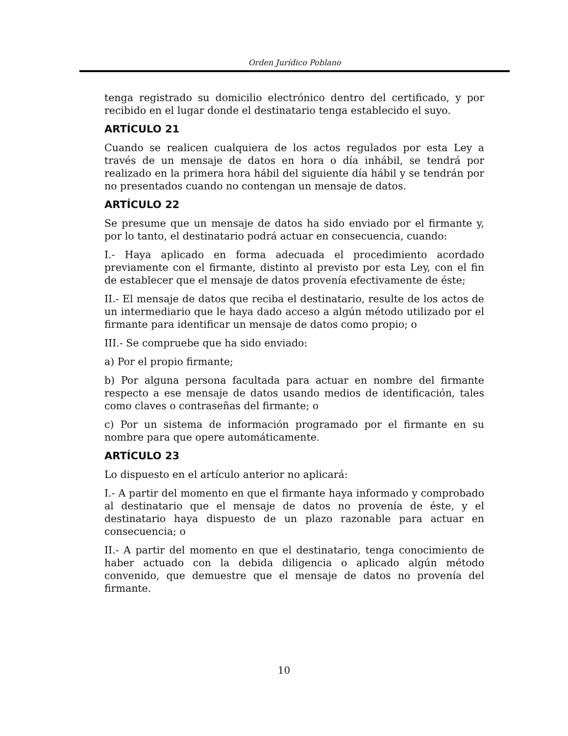Orden Jurídico Poblano
tenga registrado su domicilio electrónico dentro del certificado, y por recibido en el lugar donde el destinatario tenga establecido el suyo.
ARTÍCULO 21
Cuando se realicen cualquiera de los actos regulados por esta Ley a través de un mensaje de datos en hora o día inhábil, se tendrá por realizado en la primera hora hábil del siguiente día hábil y se tendrán por no presentados cuando no contengan un mensaje de datos.
ARTÍCULO 22
Se presume que un mensaje de datos ha sido enviado por el firmante y, por lo tanto, el destinatario podrá actuar en consecuencia, cuando:
I.- Haya aplicado en forma adecuada el procedimiento acordado previamente con el firmante, distinto al previsto por esta Ley, con el fin de establecer que el mensaje de datos provenía efectivamente de éste;
II.- El mensaje de datos que reciba el destinatario, resulte de los actos de un intermediario que le haya dado acceso a algún método utilizado por el firmante para identificar un mensaje de datos como propio; o
III.- Se compruebe que ha sido enviado:
a) Por el propio firmante;
b) Por alguna persona facultada para actuar en nombre del firmante respecto a ese mensaje de datos usando medios de identificación, tales como claves o contraseñas del firmante; o
c) Por un sistema de información programado por el firmante en su nombre para que opere automáticamente.
ARTÍCULO 23
Lo dispuesto en el artículo anterior no aplicará:
I.- A partir del momento en que el firmante haya informado y comprobado al destinatario que el mensaje de datos no provenía de éste, y el destinatario haya dispuesto de un plazo razonable para actuar en consecuencia; o
II.- A partir del momento en que el destinatario, tenga conocimiento de haber actuado con la debida diligencia o aplicado algún método convenido, que demuestre que el mensaje de datos no provenía del firmante.
10